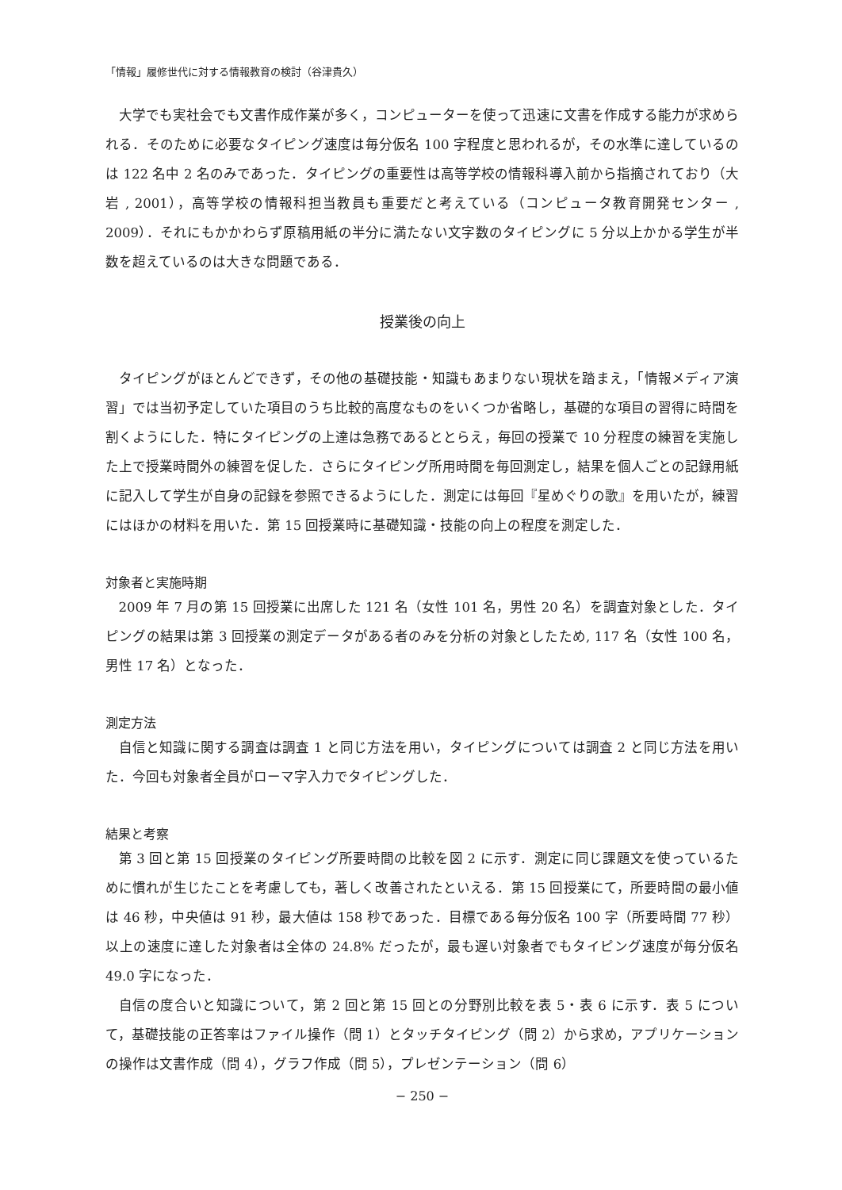「情報」履修世代に対する情報教育の検討（谷津貴久）
大学でも実社会でも文書作成作業が多く，コンピューターを使って迅速に文書を作成する能力が求められる．そのために必要なタイピング速度は毎分仮名 100 字程度と思われるが，その水準に達しているのは 122 名中 2 名のみであった．タイピングの重要性は高等学校の情報科導入前から指摘されており（大岩 , 2001），高等学校の情報科担当教員も重要だと考えている（コンピュータ教育開発センター , 2009）．それにもかかわらず原稿用紙の半分に満たない文字数のタイピングに 5 分以上かかる学生が半数を超えているのは大きな問題である．
授業後の向上
タイピングがほとんどできず，その他の基礎技能・知識もあまりない現状を踏まえ，「情報メディア演習」では当初予定していた項目のうち比較的高度なものをいくつか省略し，基礎的な項目の習得に時間を割くようにした．特にタイピングの上達は急務であるととらえ，毎回の授業で 10 分程度の練習を実施した上で授業時間外の練習を促した．さらにタイピング所用時間を毎回測定し，結果を個人ごとの記録用紙に記入して学生が自身の記録を参照できるようにした．測定には毎回『星めぐりの歌』を用いたが，練習にはほかの材料を用いた．第 15 回授業時に基礎知識・技能の向上の程度を測定した．
対象者と実施時期
2009 年 7 月の第 15 回授業に出席した 121 名（女性 101 名，男性 20 名）を調査対象とした．タイピングの結果は第 3 回授業の測定データがある者のみを分析の対象としたため, 117 名（女性 100 名，男性 17 名）となった．
測定方法
自信と知識に関する調査は調査 1 と同じ方法を用い，タイピングについては調査 2 と同じ方法を用いた．今回も対象者全員がローマ字入力でタイピングした．
結果と考察
第 3 回と第 15 回授業のタイピング所要時間の比較を図 2 に示す．測定に同じ課題文を使っているために慣れが生じたことを考慮しても，著しく改善されたといえる．第 15 回授業にて，所要時間の最小値は 46 秒，中央値は 91 秒，最大値は 158 秒であった．目標である毎分仮名 100 字（所要時間 77 秒）以上の速度に達した対象者は全体の 24.8% だったが，最も遅い対象者でもタイピング速度が毎分仮名 49.0 字になった．
自信の度合いと知識について，第 2 回と第 15 回との分野別比較を表 5・表 6 に示す．表 5 について，基礎技能の正答率はファイル操作（問 1）とタッチタイピング（問 2）から求め，アプリケーションの操作は文書作成（問 4），グラフ作成（問 5），プレゼンテーション（問 6）
− 250 −